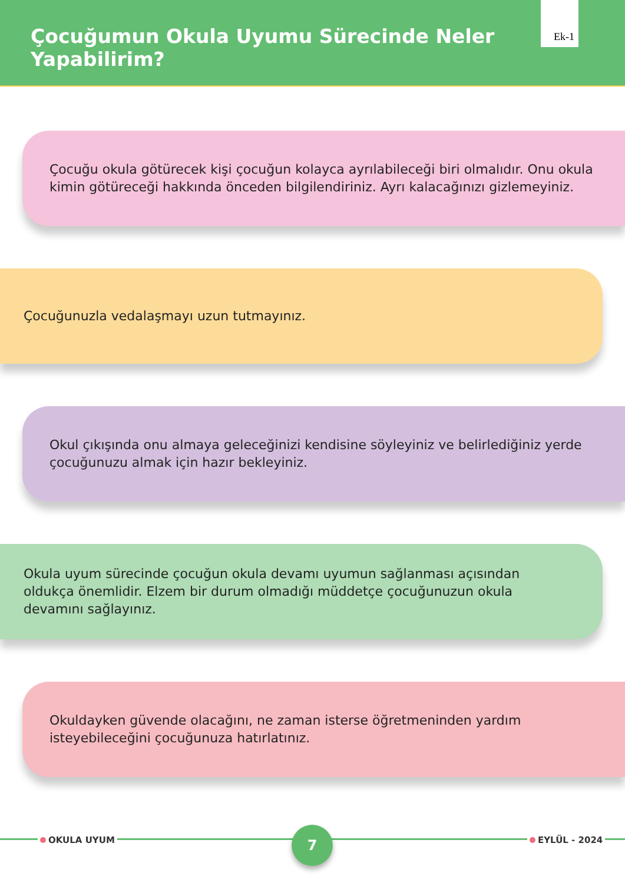Çocuğumun Okula Uyumu Sürecinde Neler Yapabilirim?
Ek-1
Çocuğu okula götürecek kişi çocuğun kolayca ayrılabileceği biri olmalıdır. Onu okula kimin götüreceği hakkında önceden bilgilendiriniz. Ayrı kalacağınızı gizlemeyiniz.
Çocuğunuzla vedalaşmayı uzun tutmayınız.
Okul çıkışında onu almaya geleceğinizi kendisine söyleyiniz ve belirlediğiniz yerde çocuğunuzu almak için hazır bekleyiniz.
Okula uyum sürecinde çocuğun okula devamı uyumun sağlanması açısından oldukça önemlidir. Elzem bir durum olmadığı müddetçe çocuğunuzun okula devamını sağlayınız.
Okuldayken güvende olacağını, ne zaman isterse öğretmeninden yardım isteyebileceğini çocuğunuza hatırlatınız.
OKULA UYUM 7 EYLÜL - 2024